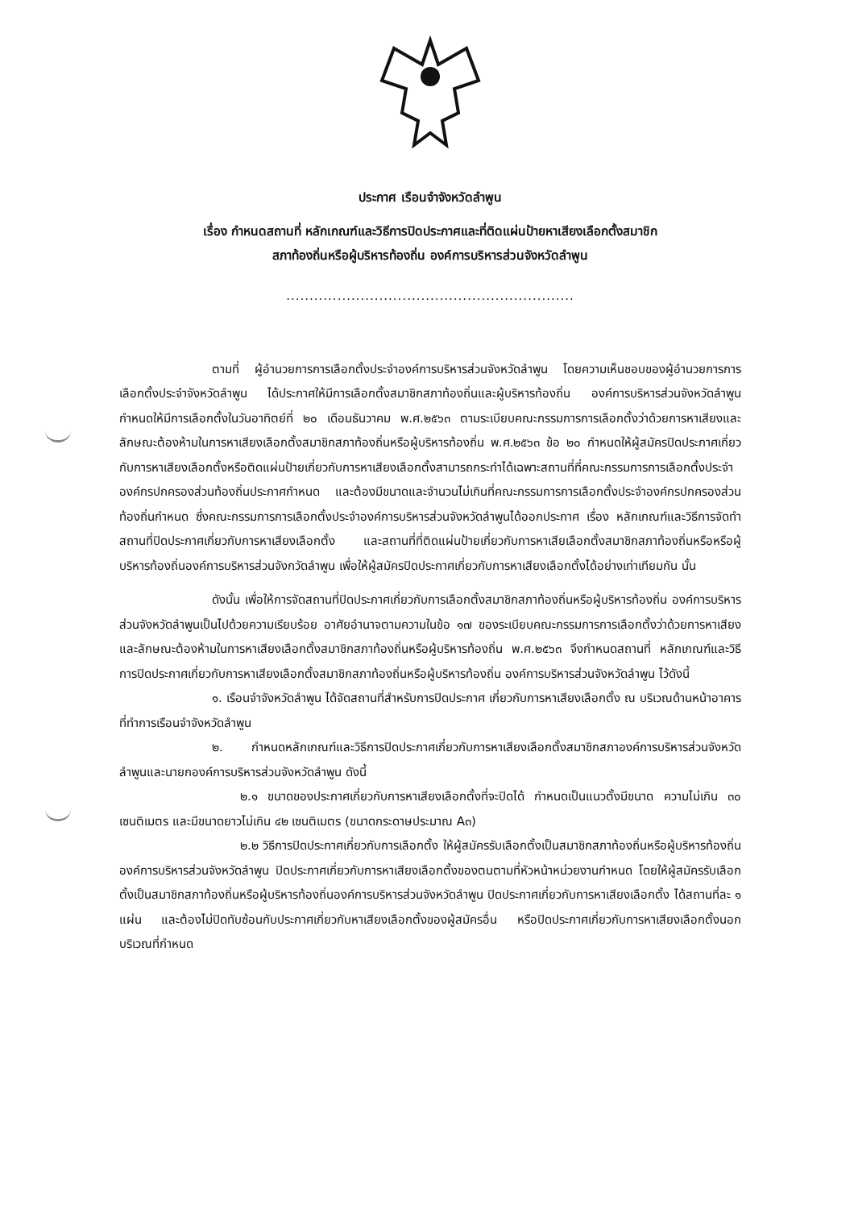ประกาศ เรือนจำจังหวัดลำพูน
เรื่อง กำหนดสถานที่ หลักเกณฑ์และวิธีการปิดประกาศและที่ติดแผ่นป้ายหาเสียงเลือกตั้งสมาชิก
สภาท้องถิ่นหรือผู้บริหารท้องถิ่น องค์การบริหารส่วนจังหวัดลำพูน
..............................................................
ตามที่ ผู้อำนวยการการเลือกตั้งประจำองค์การบริหารส่วนจังหวัดลำพูน โดยความเห็นชอบของผู้อำนวยการการเลือกตั้งประจำจังหวัดลำพูน ได้ประกาศให้มีการเลือกตั้งสมาชิกสภาท้องถิ่นและผู้บริหารท้องถิ่น องค์การบริหารส่วนจังหวัดลำพูน กำหนดให้มีการเลือกตั้งในวันอาทิตย์ที่ ๒๐ เดือนธันวาคม พ.ศ.๒๕๖๓ ตามระเบียบคณะกรรมการการเลือกตั้งว่าด้วยการหาเสียงและลักษณะต้องห้ามในการหาเสียงเลือกตั้งสมาชิกสภาท้องถิ่นหรือผู้บริหารท้องถิ่น พ.ศ.๒๕๖๓ ข้อ ๒๐ กำหนดให้ผู้สมัครปิดประกาศเกี่ยวกับการหาเสียงเลือกตั้งหรือติดแผ่นป้ายเกี่ยวกับการหาเสียงเลือกตั้งสามารถกระทำได้เฉพาะสถานที่ที่คณะกรรมการการเลือกตั้งประจำองค์กรปกครองส่วนท้องถิ่นประกาศกำหนด และต้องมีขนาดและจำนวนไม่เกินที่คณะกรรมการการเลือกตั้งประจำองค์กรปกครองส่วนท้องถิ่นกำหนด ซึ่งคณะกรรมการการเลือกตั้งประจำองค์การบริหารส่วนจังหวัดลำพูนได้ออกประกาศ เรื่อง หลักเกณฑ์และวิธีการจัดทำ สถานที่ปิดประกาศเกี่ยวกับการหาเสียงเลือกตั้ง และสถานที่ที่ติดแผ่นป้ายเกี่ยวกับการหาเสียเลือกตั้งสมาชิกสภาท้องถิ่นหรือหรือผู้บริหารท้องถิ่นองค์การบริหารส่วนจังกวัดลำพูน เพื่อให้ผู้สมัครปิดประกาศเกี่ยวกับการหาเสียงเลือกตั้งได้อย่างเท่าเทียมกัน นั้น
ดังนั้น เพื่อให้การจัดสถานที่ปิดประกาศเกี่ยวกับการเลือกตั้งสมาชิกสภาท้องถิ่นหรือผู้บริหารท้องถิ่น องค์การบริหารส่วนจังหวัดลำพูนเป็นไปด้วยความเรียบร้อย อาศัยอำนาจตามความในข้อ ๑๗ ของระเบียบคณะกรรมการการเลือกตั้งว่าด้วยการหาเสียงและลักษณะต้องห้ามในการหาเสียงเลือกตั้งสมาชิกสภาท้องถิ่นหรือผู้บริหารท้องถิ่น พ.ศ.๒๕๖๓ จึงกำหนดสถานที่ หลักเกณฑ์และวิธีการปิดประกาศเกี่ยวกับการหาเสียงเลือกตั้งสมาชิกสภาท้องถิ่นหรือผู้บริหารท้องถิ่น องค์การบริหารส่วนจังหวัดลำพูน ไว้ดังนี้
๑. เรือนจำจังหวัดลำพูน ได้จัดสถานที่สำหรับการปิดประกาศ เกี่ยวกับการหาเสียงเลือกตั้ง ณ บริเวณด้านหน้าอาคารที่ทำการเรือนจำจังหวัดลำพูน
๒. กำหนดหลักเกณฑ์และวิธีการปิดประกาศเกี่ยวกับการหาเสียงเลือกตั้งสมาชิกสภาองค์การบริหารส่วนจังหวัดลำพูนและนายกองค์การบริหารส่วนจังหวัดลำพูน ดังนี้
๒.๑ ขนาดของประกาศเกี่ยวกับการหาเสียงเลือกตั้งที่จะปิดได้ กำหนดเป็นแนวตั้งมีขนาด ความไม่เกิน ๓๐ เซนติเมตร และมีขนาดยาวไม่เกิน ๔๒ เซนติเมตร (ขนาดกระดาษประมาณ A๓)
๒.๒ วิธีการปิดประกาศเกี่ยวกับการเลือกตั้ง ให้ผู้สมัครรับเลือกตั้งเป็นสมาชิกสภาท้องถิ่นหรือผู้บริหารท้องถิ่น องค์การบริหารส่วนจังหวัดลำพูน ปิดประกาศเกี่ยวกับการหาเสียงเลือกตั้งของตนตามที่หัวหน้าหน่วยงานกำหนด โดยให้ผู้สมัครรับเลือกตั้งเป็นสมาชิกสภาท้องถิ่นหรือผู้บริหารท้องถิ่นองค์การบริหารส่วนจังหวัดลำพูน ปิดประกาศเกี่ยวกับการหาเสียงเลือกตั้ง ได้สถานที่ละ ๑ แผ่น และต้องไม่ปิดทับซ้อนกับประกาศเกี่ยวกับหาเสียงเลือกตั้งของผู้สมัครอื่น หรือปิดประกาศเกี่ยวกับการหาเสียงเลือกตั้งนอกบริเวณที่กำหนด